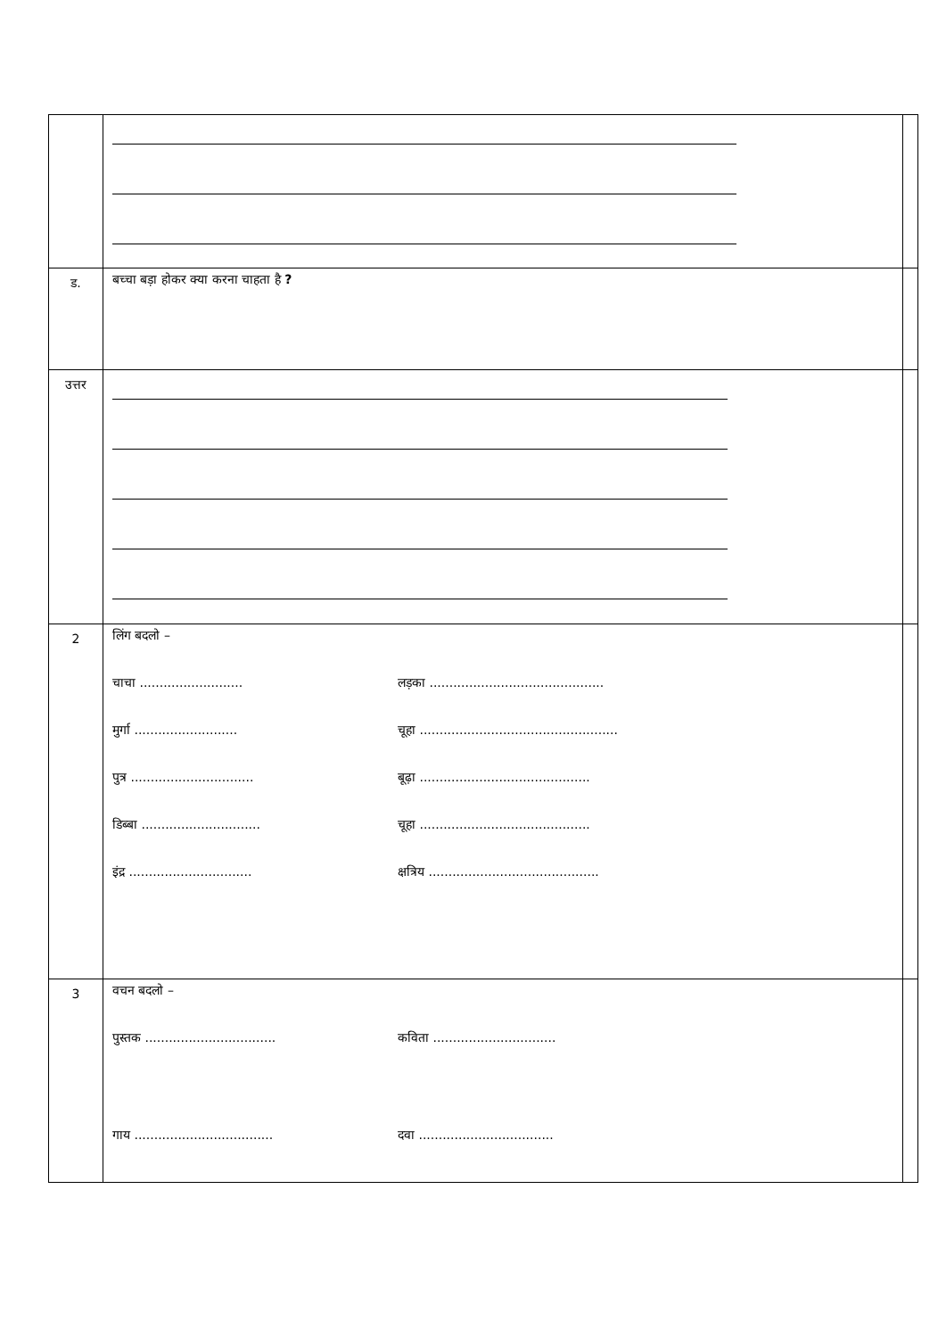| ड. | बच्चा बड़ा होकर क्या करना चाहता है ? | |
| उत्तर | | |
| 2 | लिंग बदलो – चाचा .......................... लड़का ............................................ मुर्गा .......................... चूहा .................................................. पुत्र ............................... बूढ़ा ........................................... डिब्बा .............................. चूहा ........................................... इंद्र ............................... क्षत्रिय ........................................... | |
| 3 | वचन बदलो – पुस्तक ................................. कविता ............................... गाय ................................... दवा .................................. | |